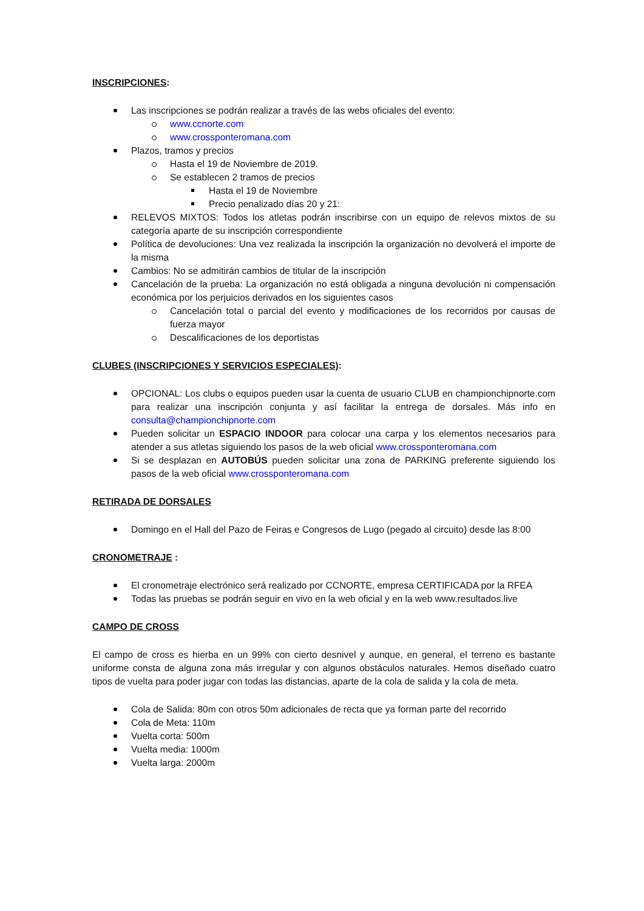INSCRIPCIONES:
Las inscripciones se podrán realizar a través de las webs oficiales del evento:
www.ccnorte.com
www.crossponteromana.com
Plazos, tramos y precios
Hasta el 19 de Noviembre de 2019.
Se establecen 2 tramos de precios
Hasta el 19 de Noviembre
Precio penalizado días 20 y 21:
RELEVOS MIXTOS: Todos los atletas podrán inscribirse con un equipo de relevos mixtos de su categoría aparte de su inscripción correspondiente
Política de devoluciones: Una vez realizada la inscripción la organización no devolverá el importe de la misma
Cambios: No se admitirán cambios de titular de la inscripción
Cancelación de la prueba: La organización no está obligada a ninguna devolución ni compensación económica por los perjuicios derivados en los siguientes casos
Cancelación total o parcial del evento y modificaciones de los recorridos por causas de fuerza mayor
Descalificaciones de los deportistas
CLUBES (INSCRIPCIONES Y SERVICIOS ESPECIALES):
OPCIONAL: Los clubs o equipos pueden usar la cuenta de usuario CLUB en championchipnorte.com para realizar una inscripción conjunta y así facilitar la entrega de dorsales. Más info en consulta@championchipnorte.com
Pueden solicitar un ESPACIO INDOOR para colocar una carpa y los elementos necesarios para atender a sus atletas siguiendo los pasos de la web oficial www.crossponteromana.com
Si se desplazan en AUTOBÚS pueden solicitar una zona de PARKING preferente siguiendo los pasos de la web oficial www.crossponteromana.com
RETIRADA DE DORSALES
Domingo en el Hall del Pazo de Feiras e Congresos de Lugo (pegado al circuito) desde las 8:00
CRONOMETRAJE :
El cronometraje electrónico será realizado por CCNORTE, empresa CERTIFICADA por la RFEA
Todas las pruebas se podrán seguir en vivo en la web oficial y en la web www.resultados.live
CAMPO DE CROSS
El campo de cross es hierba en un 99% con cierto desnivel y aunque, en general, el terreno es bastante uniforme consta de alguna zona más irregular y con algunos obstáculos naturales. Hemos diseñado cuatro tipos de vuelta para poder jugar con todas las distancias, aparte de la cola de salida y la cola de meta.
Cola de Salida: 80m con otros 50m adicionales de recta que ya forman parte del recorrido
Cola de Meta: 110m
Vuelta corta: 500m
Vuelta media: 1000m
Vuelta larga: 2000m